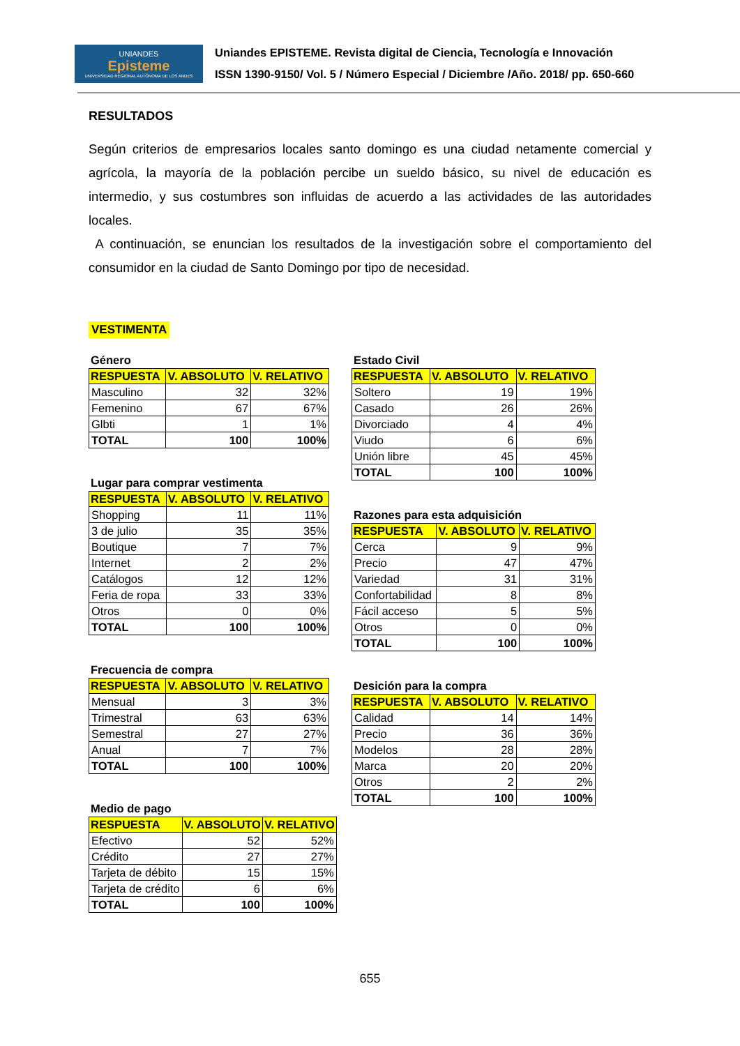UNIANDES
Episteme
UNIVERSIDAD REGIONAL AUTÓNOMA DE LOS ANDES
Uniandes EPISTEME. Revista digital de Ciencia, Tecnología e Innovación
ISSN 1390-9150/ Vol. 5 / Número Especial / Diciembre /Año. 2018/ pp. 650-660
RESULTADOS
Según criterios de empresarios locales santo domingo es una ciudad netamente comercial y agrícola, la mayoría de la población percibe un sueldo básico, su nivel de educación es intermedio, y sus costumbres son influidas de acuerdo a las actividades de las autoridades locales.
A continuación, se enuncian los resultados de la investigación sobre el comportamiento del consumidor en la ciudad de Santo Domingo por tipo de necesidad.
VESTIMENTA
Género
| RESPUESTA | V. ABSOLUTO | V. RELATIVO |
| --- | --- | --- |
| Masculino | 32 | 32% |
| Femenino | 67 | 67% |
| Glbti | 1 | 1% |
| TOTAL | 100 | 100% |
Lugar para comprar vestimenta
| RESPUESTA | V. ABSOLUTO | V. RELATIVO |
| --- | --- | --- |
| Shopping | 11 | 11% |
| 3 de julio | 35 | 35% |
| Boutique | 7 | 7% |
| Internet | 2 | 2% |
| Catálogos | 12 | 12% |
| Feria de ropa | 33 | 33% |
| Otros | 0 | 0% |
| TOTAL | 100 | 100% |
Frecuencia de compra
| RESPUESTA | V. ABSOLUTO | V. RELATIVO |
| --- | --- | --- |
| Mensual | 3 | 3% |
| Trimestral | 63 | 63% |
| Semestral | 27 | 27% |
| Anual | 7 | 7% |
| TOTAL | 100 | 100% |
Medio de pago
| RESPUESTA | V. ABSOLUTO | V. RELATIVO |
| --- | --- | --- |
| Efectivo | 52 | 52% |
| Crédito | 27 | 27% |
| Tarjeta de débito | 15 | 15% |
| Tarjeta de crédito | 6 | 6% |
| TOTAL | 100 | 100% |
Estado Civil
| RESPUESTA | V. ABSOLUTO | V. RELATIVO |
| --- | --- | --- |
| Soltero | 19 | 19% |
| Casado | 26 | 26% |
| Divorciado | 4 | 4% |
| Viudo | 6 | 6% |
| Unión libre | 45 | 45% |
| TOTAL | 100 | 100% |
Razones para esta adquisición
| RESPUESTA | V. ABSOLUTO | V. RELATIVO |
| --- | --- | --- |
| Cerca | 9 | 9% |
| Precio | 47 | 47% |
| Variedad | 31 | 31% |
| Confortabilidad | 8 | 8% |
| Fácil acceso | 5 | 5% |
| Otros | 0 | 0% |
| TOTAL | 100 | 100% |
Desición para la compra
| RESPUESTA | V. ABSOLUTO | V. RELATIVO |
| --- | --- | --- |
| Calidad | 14 | 14% |
| Precio | 36 | 36% |
| Modelos | 28 | 28% |
| Marca | 20 | 20% |
| Otros | 2 | 2% |
| TOTAL | 100 | 100% |
655